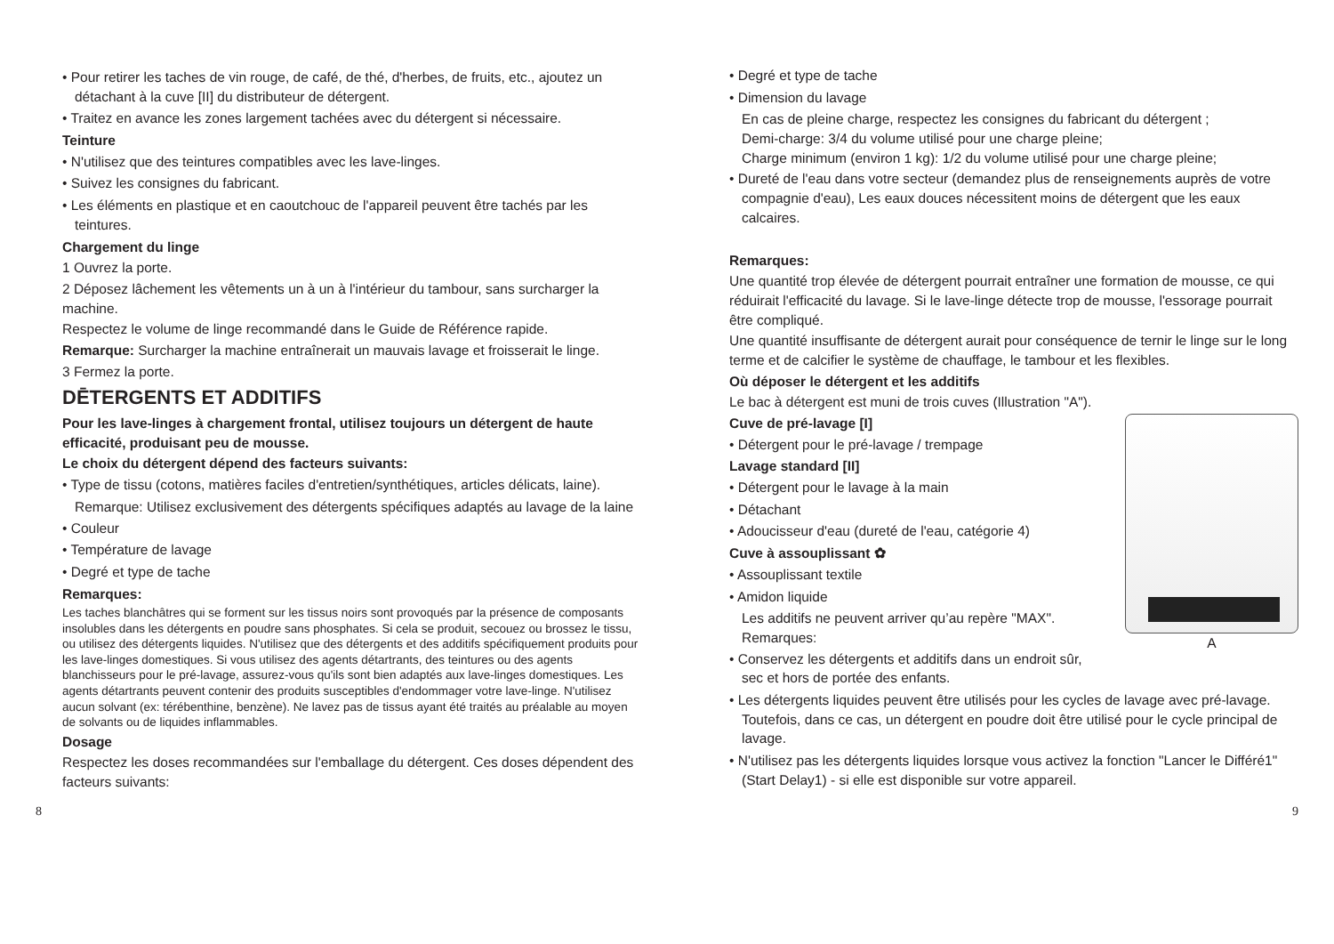• Pour retirer les taches de vin rouge, de café, de thé, d'herbes, de fruits, etc., ajoutez un détachant à la cuve [II] du distributeur de détergent.
• Traitez en avance les zones largement tachées avec du détergent si nécessaire.
Teinture
• N'utilisez que des teintures compatibles avec les lave-linges.
• Suivez les consignes du fabricant.
• Les éléments en plastique et en caoutchouc de l'appareil peuvent être tachés par les teintures.
Chargement du linge
1 Ouvrez la porte.
2 Déposez lâchement les vêtements un à un à l'intérieur du tambour, sans surcharger la machine.
Respectez le volume de linge recommandé dans le Guide de Référence rapide.
Remarque: Surcharger la machine entraînerait un mauvais lavage et froisserait le linge.
3 Fermez la porte.
DĒTERGENTS ET ADDITIFS
Pour les lave-linges à chargement frontal, utilisez toujours un détergent de haute efficacité, produisant peu de mousse.
Le choix du détergent dépend des facteurs suivants:
• Type de tissu (cotons, matières faciles d'entretien/synthétiques, articles délicats, laine).
Remarque: Utilisez exclusivement des détergents spécifiques adaptés au lavage de la laine
• Couleur
• Température de lavage
• Degré et type de tache
Remarques:
Les taches blanchâtres qui se forment sur les tissus noirs sont provoqués par la présence de composants insolubles dans les détergents en poudre sans phosphates. Si cela se produit, secouez ou brossez le tissu, ou utilisez des détergents liquides. N'utilisez que des détergents et des additifs spécifiquement produits pour les lave-linges domestiques. Si vous utilisez des agents détartrants, des teintures ou des agents blanchisseurs pour le pré-lavage, assurez-vous qu'ils sont bien adaptés aux lave-linges domestiques. Les agents détartrants peuvent contenir des produits susceptibles d'endommager votre lave-linge. N'utilisez aucun solvant (ex: térébenthine, benzène). Ne lavez pas de tissus ayant été traités au préalable au moyen de solvants ou de liquides inflammables.
Dosage
Respectez les doses recommandées sur l'emballage du détergent. Ces doses dépendent des facteurs suivants:
• Degré et type de tache
• Dimension du lavage
En cas de pleine charge, respectez les consignes du fabricant du détergent ;
Demi-charge: 3/4 du volume utilisé pour une charge pleine;
Charge minimum (environ 1 kg): 1/2 du volume utilisé pour une charge pleine;
• Dureté de l'eau dans votre secteur (demandez plus de renseignements auprès de votre compagnie d'eau), Les eaux douces nécessitent moins de détergent que les eaux calcaires.
Remarques:
Une quantité trop élevée de détergent pourrait entraîner une formation de mousse, ce qui réduirait l'efficacité du lavage. Si le lave-linge détecte trop de mousse, l'essorage pourrait être compliqué.
Une quantité insuffisante de détergent aurait pour conséquence de ternir le linge sur le long terme et de calcifier le système de chauffage, le tambour et les flexibles.
Où déposer le détergent et les additifs
Le bac à détergent est muni de trois cuves (Illustration "A").
A
Cuve de pré-lavage [I]
• Détergent pour le pré-lavage / trempage
Lavage standard [II]
• Détergent pour le lavage à la main
• Détachant
• Adoucisseur d'eau (dureté de l'eau, catégorie 4)
Cuve à assouplissant ✿
• Assouplissant textile
• Amidon liquide
Les additifs ne peuvent arriver qu’au repère "MAX".
Remarques:
• Conservez les détergents et additifs dans un endroit sûr, sec et hors de portée des enfants.
• Les détergents liquides peuvent être utilisés pour les cycles de lavage avec pré-lavage. Toutefois, dans ce cas, un détergent en poudre doit être utilisé pour le cycle principal de lavage.
• N'utilisez pas les détergents liquides lorsque vous activez la fonction "Lancer le Différé1" (Start Delay1) - si elle est disponible sur votre appareil.
8 9